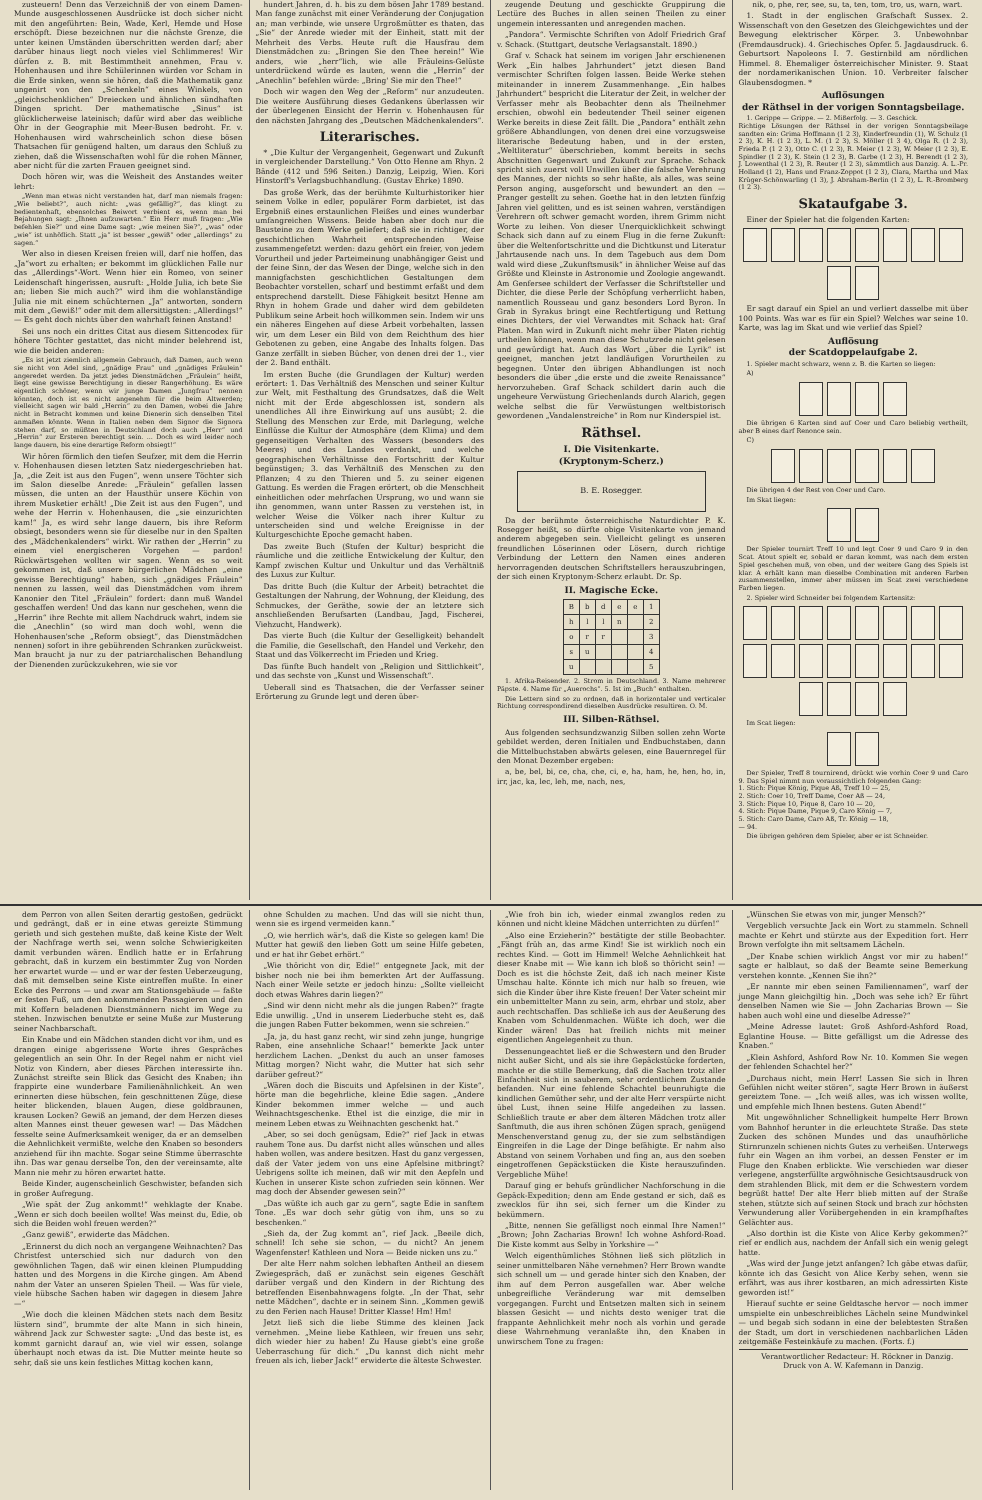zusteuern! Denn das Verzeichniß der von einem Damen-Munde ausgeschlossenen Ausdrücke ist doch sicher nicht mit den angeführten: Bein, Wade, Kerl, Hemde und Hose erschöpft. Diese bezeichnen nur die nächste Grenze, die unter keinen Umständen überschritten werden darf; aber darüber hinaus liegt noch vieles viel Schlimmeres! Wir dürfen z. B. mit Bestimmtheit annehmen, Frau v. Hohenhausen und ihre Schülerinnen würden vor Scham in die Erde sinken, wenn sie hören, daß die Mathematik ganz ungenirt von den „Schenkeln“ eines Winkels, von „gleichschenklichen“ Dreiecken und ähnlichen sündhaften Dingen spricht. Der mathematische „Sinus“ ist glücklicherweise lateinisch; dafür wird aber das weibliche Ohr in der Geographie mit Meer-Busen bedroht. Fr. v. Hohenhausen wird wahrscheinlich schon diese bösen Thatsachen für genügend halten, um daraus den Schluß zu ziehen, daß die Wissenschaften wohl für die rohen Männer, aber nicht für die zarten Frauen geeignet sind.
Doch hören wir, was die Weisheit des Anstandes weiter lehrt:
„Wenn man etwas nicht verstanden hat, darf man niemals fragen: „Wie beliebt?“, auch nicht: „was gefällig?“, das klingt zu bedientenhaft, ebensolches Beiwort verbient es, wenn man bei Bejahungen sagt: „Ihnen aufzuwarten.“ Ein Herr muß fragen: „Wie befehlen Sie?“ und eine Dame sagt: „wie meinen Sie?“, „was“ oder „wie“ ist unhöflich. Statt „ja“ ist besser „gewiß“ oder „allerdings“ zu sagen.“
Wer also in diesen Kreisen freien will, darf nie hoffen, das „Ja“wort zu erhalten; er bekommt im glücklichen Falle nur das „Allerdings“-Wort. Wenn hier ein Romeo, von seiner Leidenschaft hingerissen, ausruft: „Holde Julia, ich bete Sie an; lieben Sie mich auch?“ wird ihm die wohlanständige Julia nie mit einem schüchternen „Ja“ antworten, sondern mit dem „Gewiß!“ oder mit dem allersittigsten: „Allerdings!“ — Es geht doch nichts über den wahrhaft feinen Anstand!
Sei uns noch ein drittes Citat aus diesem Sittencodex für höhere Töchter gestattet, das nicht minder belehrend ist, wie die beiden anderen:
„Es ist jetzt ziemlich allgemein Gebrauch, daß Damen, auch wenn sie nicht von Adel sind, „gnädige Frau“ und „gnädiges Fräulein“ angeredet werden. Da jetzt jedes Dienstmädchen „Fräulein“ heißt, liegt eine gewisse Berechtigung in dieser Rangerhöhung. Es wäre eigentlich schöner, wenn wir junge Damen „Jungfrau“ nennen könnten, doch ist es nicht angenehm für die beim Altwerden; vielleicht sagen wir bald „Herrin“ zu den Damen, wobei die Jahre nicht in Betracht kommen und keine Dienerin sich denselben Titel anmaßen könnte. Wenn in Italien neben dem Signor die Signora stehen darf, so müßten in Deutschland doch auch „Herr“ und „Herrin“ zur Ersteren berechtigt sein. ... Doch es wird leider noch lange dauern, bis eine derartige Reform obsiegt!“
Wir hören förmlich den tiefen Seufzer, mit dem die Herrin v. Hohenhausen diesen letzten Satz niedergeschrieben hat. Ja, „die Zeit ist aus den Fugen“, wenn unsere Töchter sich im Salon dieselbe Anrede: „Fräulein“ gefallen lassen müssen, die unten an der Hausthür unsere Köchin von ihrem Musketier erhält! „Die Zeit ist aus den Fugen“, und wehe der Herrin v. Hohenhausen, die „sie einzurichten kam!“ Ja, es wird sehr lange dauern, bis ihre Reform obsiegt, besonders wenn sie für dieselbe nur in den Spalten des „Mädchenkalenders“ wirkt. Wir rathen der „Herrin“ zu einem viel energischeren Vorgehen — pardon! Rückwärtsgehen wollten wir sagen. Wenn es so weit gekommen ist, daß unsere bürgerlichen Mädchen „eine gewisse Berechtigung“ haben, sich „gnädiges Fräulein“ nennen zu lassen, weil das Dienstmädchen vom ihrem Kanonier den Titel „Fräulein“ fordert: dann muß Wandel geschaffen werden! Und das kann nur geschehen, wenn die „Herrin“ ihre Rechte mit allem Nachdruck wahrt, indem sie die „Anechlin“ (so wird man doch wohl, wenn die Hohenhausen'sche „Reform obsiegt“, das Dienstmädchen nennen) sofort in ihre gebührenden Schranken zurückweist. Man braucht ja nur zu der patriarchalischen Behandlung der Dienenden zurückzukehren, wie sie vor
hundert Jahren, d. h. bis zu dem bösen Jahr 1789 bestand. Man fange zunächst mit einer Veränderung der Conjugation an; man verbinde, wie unsere Urgroßmütter es thaten, das „Sie“ der Anrede wieder mit der Einheit, statt mit der Mehrheit des Verbs. Heute ruft die Hausfrau dem Dienstmädchen zu: „Bringen Sie den Thee herein!“ Wie anders, wie „herr“lich, wie alle Fräuleins-Gelüste unterdrückend würde es lauten, wenn die „Herrin“ der „Anechlin“ befehlen würde: „Bring' Sie mir den Thee!“
Doch wir wagen den Weg der „Reform“ nur anzudeuten. Die weitere Ausführung dieses Gedankens überlassen wir der überlegenen Einsicht der Herrin v. Hohenhausen für den nächsten Jahrgang des „Deutschen Mädchenkalenders“.
Literarisches.
* „Die Kultur der Vergangenheit, Gegenwart und Zukunft in vergleichender Darstellung.“ Von Otto Henne am Rhyn. 2 Bände (412 und 596 Seiten.) Danzig, Leipzig, Wien. Kori Hinstorff's Verlagsbuchhandlung. (Gustav Ehrke) 1890.
Das große Werk, das der berühmte Kulturhistoriker hier seinem Volke in edler, populärer Form darbietet, ist das Ergebniß eines erstaunlichen Fleißes und eines wunderbar umfangreichen Wissens. Beide haben aber doch nur die Bausteine zu dem Werke geliefert; daß sie in richtiger, der geschichtlichen Wahrheit entsprechenden Weise zusammengefetzt werden: dazu gehört ein freier, von jedem Vorurtheil und jeder Parteimeinung unabhängiger Geist und der feine Sinn, der das Wesen der Dinge, welche sich in den mannigfachsten geschichtlichen Gestaltungen dem Beobachter vorstellen, scharf und bestimmt erfaßt und dem entsprechend darstellt. Diese Fähigkeit besitzt Henne am Rhyn in hohem Grade und daher wird dem gebildeten Publikum seine Arbeit hoch willkommen sein. Indem wir uns ein näheres Eingehen auf diese Arbeit vorbehalten, lassen wir, um dem Leser ein Bild von dem Reichthum des hier Gebotenen zu geben, eine Angabe des Inhalts folgen. Das Ganze zerfällt in sieben Bücher, von denen drei der 1., vier der 2. Band enthält.
Im ersten Buche (die Grundlagen der Kultur) werden erörtert: 1. Das Verhältniß des Menschen und seiner Kultur zur Welt, mit Festhaltung des Grundsatzes, daß die Welt nicht mit der Erde abgeschlossen ist, sondern als unendliches All ihre Einwirkung auf uns ausübt; 2. die Stellung des Menschen zur Erde, mit Darlegung, welche Einflüsse die Kultur der Atmosphäre (dem Klima) und dem gegenseitigen Verhalten des Wassers (besonders des Meeres) und des Landes verdankt, und welche geographischen Verhältnisse den Fortschritt der Kultur begünstigen; 3. das Verhältniß des Menschen zu den Pflanzen; 4 zu den Thieren und 5. zu seiner eigenen Gattung. Es werden die Fragen erörtert, ob die Menschheit einheitlichen oder mehrfachen Ursprung, wo und wann sie ihn genommen, wann unter Rassen zu verstehen ist, in welcher Weise die Völker nach ihrer Kultur zu unterscheiden sind und welche Ereignisse in der Kulturgeschichte Epoche gemacht haben.
Das zweite Buch (Stufen der Kultur) bespricht die räumliche und die zeitliche Entwickelung der Kultur, den Kampf zwischen Kultur und Unkultur und das Verhältniß des Luxus zur Kultur.
Das dritte Buch (die Kultur der Arbeit) betrachtet die Gestaltungen der Nahrung, der Wohnung, der Kleidung, des Schmuckes, der Geräthe, sowie der an letztere sich anschließenden Berufsarten (Landbau, Jagd, Fischerei, Viehzucht, Handwerk).
Das vierte Buch (die Kultur der Geselligkeit) behandelt die Familie, die Gesellschaft, den Handel und Verkehr, den Staat und das Völkerrecht im Frieden und Krieg.
Das fünfte Buch handelt von „Religion und Sittlichkeit“, und das sechste von „Kunst und Wissenschaft“.
Ueberall sind es Thatsachen, die der Verfasser seiner Erörterung zu Grunde legt und deren über-
zeugende Deutung und geschickte Gruppirung die Lectüre des Buches in allen seinen Theilen zu einer ungemein interessanten und anregenden machen.
„Pandora“. Vermischte Schriften von Adolf Friedrich Graf v. Schack. (Stuttgart, deutsche Verlagsanstalt. 1890.)
Graf v. Schack hat seinem im vorigen Jahr erschienenen Werk „Ein halbes Jahrhundert“ jetzt diesen Band vermischter Schriften folgen lassen. Beide Werke stehen miteinander in innerem Zusammenhange. „Ein halbes Jahrhundert“ bespricht die Literatur der Zeit, in welcher der Verfasser mehr als Beobachter denn als Theilnehmer erschien, obwohl ein bedeutender Theil seiner eigenen Werke bereits in diese Zeit fällt. Die „Pandora“ enthält zehn größere Abhandlungen, von denen drei eine vorzugsweise literarische Bedeutung haben, und in der ersten, „Weltliteratur“ überschrieben, kommt bereits in sechs Abschnitten Gegenwart und Zukunft zur Sprache. Schack spricht sich zuerst voll Unwillen über die falsche Verehrung des Mannes, der nichts so sehr haßte, als alles, was seine Person anging, ausgeforscht und bewundert an den — Pranger gestellt zu sehen. Goethe hat in den letzten fünfzig Jahren viel gelitten, und es ist seinen wahren, verständigen Verehrern oft schwer gemacht worden, ihrem Grimm nicht Worte zu leihen. Von dieser Unerquicklichkeit schwingt Schack sich dann auf zu einem Flug in die ferne Zukunft: über die Weltenfortschritte und die Dichtkunst und Literatur Jahrtausende nach uns. In dem Tagebuch aus dem Dom wald wird diese „Zukunftsmusik“ in ähnlicher Weise auf das Größte und Kleinste in Astronomie und Zoologie angewandt. Am Genfersee schildert der Verfasser die Schriftsteller und Dichter, die diese Perle der Schöpfung verherrlicht haben, namentlich Rousseau und ganz besonders Lord Byron. In Grab in Syrakus bringt eine Rechtfertigung und Rettung eines Dichters, der viel Verwandtes mit Schack hat: Graf Platen. Man wird in Zukunft nicht mehr über Platen richtig urtheilen können, wenn man diese Schutzrede nicht gelesen und gewürdigt hat. Auch das Wort „über die Lyrik“ ist geeignet, manchen jetzt landläufigen Vorurtheilen zu begegnen. Unter den übrigen Abhandlungen ist noch besonders die über „die erste und die zweite Renaissance“ hervorzuheben. Graf Schack schildert darin auch die ungeheure Verwüstung Griechenlands durch Alarich, gegen welche selbst die für Verwüstungen weltbistorisch gewordenen „Vandalenstreiche“ in Rom nur Kinderspiel ist.
Räthsel.
I. Die Visitenkarte.
(Kryptonym-Scherz.)
B. E. Rosegger.
Da der berühmte österreichische Naturdichter P. K. Rosegger heißt, so dürfte obige Visitenkarte von jemand anderem abgegeben sein. Vielleicht gelingt es unseren freundlichen Löserinnen oder Lösern, durch richtige Verbindung der Lettern den Namen eines anderen hervorragenden deutschen Schriftstellers herauszubringen, der sich einen Kryptonym-Scherz erlaubt. Dr. Sp.
II. Magische Ecke.
| B | b | d | e | e | 1 |
| h | l | l | n | | 2 |
| o | r | r | | | 3 |
| s | u | | | | 4 |
| u | | | | | 5 |
1. Afrika-Reisender. 2. Strom in Deutschland. 3. Name mehrerer Päpste. 4. Name für „Auerochs“. 5. Ist im „Buch“ enthalten.
Die Lettern sind so zu ordnen, daß in horizontaler und verticaler Richtung correspondirend dieselben Ausdrücke resultiren. O. M.
III. Silben-Räthsel.
Aus folgenden sechsundzwanzig Silben sollen zehn Worte gebildet werden, deren Initialen und Endbuchstaben, dann die Mittelbuchstaben abwärts gelesen, eine Bauernregel für den Monat Dezember ergeben:
a, be, bel, bi, ce, cha, che, ci, e, ha, ham, he, hen, ho, in, irr, jac, ka, lec, leh, me, nach, nes,
nik, o, phe, rer, see, su, ta, ten, tom, tro, us, warn, wart.
1. Stadt in der englischen Grafschaft Sussex. 2. Wissenschaft von den Gesetzen des Gleichgewichtes und der Bewegung elektrischer Körper. 3. Unbewohnbar (Fremdausdruck). 4. Griechisches Opfer. 5. Jagdausdruck. 6. Geburtsort Napoleons I. 7. Gestirnbild am nördlichen Himmel. 8. Ehemaliger österreichischer Minister. 9. Staat der nordamerikanischen Union. 10. Verbreiter falscher Glaubensdogmen. *
Auflösungen
der Räthsel in der vorigen Sonntagsbeilage.
1. Gerippe — Grippe. — 2. Mißerfolg. — 3. Geschick.
Richtige Lösungen der Räthsel in der vorigen Sonntagsbeilage sandten ein: Grima Hoffmann (1 2 3), Kinderfreundin (1), W. Schulz (1 2 3), K. H. (1 2 3), L. M. (1 2 3), S. Möller (1 3 4), Olga R. (1 2 3), Frieda P. (1 2 3), Otto C. (1 2 3), R. Meier (1 2 3), W. Meier (1 2 3), E. Spindler (1 2 3), K. Stein (1 2 3), B. Garbe (1 2 3), H. Berendt (1 2 3), J. Lowenthal (1 2 3), R. Reuter (1 2 3), sämmtlich aus Danzig. A. L.-Pr. Holland (1 2), Hans und Franz-Zoppot (1 2 3), Clara, Martha und Max Krüger-Schönwarling (1 3), J. Abraham-Berlin (1 2 3), L. R.-Bromberg (1 2 3).
Skataufgabe 3.
Einer der Spieler hat die folgenden Karten:
Er sagt darauf ein Spiel an und verliert dasselbe mit über 100 Points. Was war es für ein Spiel? Welches war seine 10. Karte, was lag im Skat und wie verlief das Spiel?
Auflösung
der Scatdoppelaufgabe 2.
1. Spieler macht schwarz, wenn z. B. die Karten so liegen:
A)
Die übrigen 6 Karten sind auf Coer und Caro beliebig vertheilt, aber B eines darf Renonce sein.
C)
Die übrigen 4 der Rest von Coer und Caro.
Im Skat liegen:
Der Spieler tournirt Treff 10 und legt Coer 9 und Caro 9 in den Scat. Atout spielt er, sobald er daran kommt, was nach dem ersten Spiel geschehen muß, von oben, und der weitere Gang des Spiels ist klar. A erhält kann man dieselbe Combination mit anderen Farben zusammenstellen, immer aber müssen im Scat zwei verschiedene Farben liegen.
2. Spieler wird Schneider bei folgendem Kartensitz:
Im Scat liegen:
Der Spieler, Treff 8 tournirend, drückt wie vorhin Coer 9 und Caro 9. Das Spiel nimmt nun voraussichtlich folgenden Gang:
1. Stich: Pique König, Pique Aß, Treff 10 — 25,
2. Stich: Coer 10, Treff Dame, Coer Aß — 24,
3. Stich: Pique 10, Pique 8, Caro 10 — 20,
4. Stich: Pique Dame, Pique 9, Caro König — 7,
5. Stich: Caro Dame, Caro Aß, Tr. König — 18,
— 94.
Die übrigen gehören dem Spieler, aber er ist Schneider.
dem Perron von allen Seiten derartig gestoßen, gedrückt und gedrängt, daß er in eine etwas gereizte Stimmung gerieth und sich gestehen mußte, daß keine Kiste der Welt der Nachfrage werth sei, wenn solche Schwierigkeiten damit verbunden wären. Endlich hatte er in Erfahrung gebracht, daß in kurzem ein bestimmter Zug von Norden her erwartet wurde — und er war der festen Ueberzeugung, daß mit demselben seine Kiste eintreffen mußte. In einer Ecke des Perrons — und zwar am Stationsgebäude — faßte er festen Fuß, um den ankommenden Passagieren und den mit Koffern beladenen Dienstmännern nicht im Wege zu stehen. Inzwischen benutzte er seine Muße zur Musterung seiner Nachbarschaft.
Ein Knabe und ein Mädchen standen dicht vor ihm, und es drangen einige abgerissene Worte ihres Gespräches gelegentlich an sein Ohr. In der Regel nahm er nicht viel Notiz von Kindern, aber dieses Pärchen interessirte ihn. Zunächst streifte sein Blick das Gesicht des Knaben; ihn frappirte eine wunderbare Familienähnlichkeit. An wen erinnerten diese hübschen, fein geschnittenen Züge, diese heiter blickenden, blauen Augen, diese goldbraunen, krausen Locken? Gewiß an jemand, der dem Herzen dieses alten Mannes einst theuer gewesen war! — Das Mädchen fesselte seine Aufmerksamkeit weniger, da er an demselben die Aehnlichkeit vermißte, welche den Knaben so besonders anziehend für ihn machte. Sogar seine Stimme überraschte ihn. Das war genau derselbe Ton, den der vereinsamte, alte Mann nie mehr zu hören erwartet hatte.
Beide Kinder, augenscheinlich Geschwister, befanden sich in großer Aufregung.
„Wie spät der Zug ankommt!“ wehklagte der Knabe. „Wenn er sich doch beeilen wollte! Was meinst du, Edie, ob sich die Beiden wohl freuen werden?“
„Ganz gewiß“, erwiderte das Mädchen.
„Erinnerst du dich noch an vergangene Weihnachten? Das Christfest unterschied sich nur dadurch von den gewöhnlichen Tagen, daß wir einen kleinen Plumpudding hatten und des Morgens in die Kirche gingen. Am Abend nahm der Vater an unseren Spielen Theil. — Was für viele, viele hübsche Sachen haben wir dagegen in diesem Jahre —“
„Wie doch die kleinen Mädchen stets nach dem Besitz lüstern sind“, brummte der alte Mann in sich hinein, während Jack zur Schwester sagte: „Und das beste ist, es kommt garnicht darauf an, wie viel wir essen, solange überhaupt noch etwas da ist. Die Mutter meinte heute so sehr, daß sie uns kein festliches Mittag kochen kann,
ohne Schulden zu machen. Und das will sie nicht thun, wenn sie es irgend vermeiden kann.“
„O, wie herrlich wär's, daß die Kiste so gelegen kam! Die Mutter hat gewiß den lieben Gott um seine Hilfe gebeten, und er hat ihr Gebet erhört.“
„Wie thöricht von dir, Edie!“ entgegnete Jack, mit der bisher noch nie bei ihm bemerkten Art der Auffassung. Nach einer Weile setzte er jedoch hinzu: „Sollte vielleicht doch etwas Wahres darin liegen?“
„Sind wir denn nicht mehr als die jungen Raben?“ fragte Edie unwillig. „Und in unserem Liederbuche steht es, daß die jungen Raben Futter bekommen, wenn sie schreien.“
„Ja, ja, du hast ganz recht, wir sind zehn junge, hungrige Raben, eine ansehnliche Schaar!“ bemerkte Jack unter herzlichem Lachen. „Denkst du auch an unser famoses Mittag morgen? Nicht wahr, die Mutter hat sich sehr darüber gefreut?“
„Wären doch die Biscuits und Apfelsinen in der Kiste“, hörte man die begehrliche, kleine Edie sagen. „Andere Kinder bekommen immer welche — und auch Weihnachtsgeschenke. Ethel ist die einzige, die mir in meinem Leben etwas zu Weihnachten geschenkt hat.“
„Aber, so sei doch genügsam, Edie?“ rief Jack in etwas rauhem Tone aus. Du darfst nicht alles wünschen und alles haben wollen, was andere besitzen. Hast du ganz vergessen, daß der Vater jedem von uns eine Apfelsine mitbringt? Uebrigens sollte ich meinen, daß wir mit den Aepfeln und Kuchen in unserer Kiste schon zufrieden sein können. Wer mag doch der Absender gewesen sein?“
„Das wüßte ich auch gar zu gern“, sagte Edie in sanftem Tone. „Es war doch sehr gütig von ihm, uns so zu beschenken.“
„Sieh da, der Zug kommt an“, rief Jack. „Beeile dich, schnell! Ich sehe sie schon, — du nicht? An jenem Wagenfenster! Kathleen und Nora — Beide nicken uns zu.“
Der alte Herr nahm solchen lebhaften Antheil an diesem Zwiegespräch, daß er zunächst sein eigenes Geschäft darüber vergaß und den Kindern in der Richtung des betreffenden Eisenbahnwagens folgte. „In der That, sehr nette Mädchen“, dachte er in seinem Sinn. „Kommen gewiß zu den Ferien nach Hause! Dritter Klasse! Hm! Hm!
Jetzt ließ sich die liebe Stimme des kleinen Jack vernehmen. „Meine liebe Kathleen, wir freuen uns sehr, dich wieder hier zu haben! Zu Hause giebt's eine große Ueberraschung für dich.“ „Du kannst dich nicht mehr freuen als ich, lieber Jack!“ erwiderte die älteste Schwester.
„Wie froh bin ich, wieder einmal zwanglos reden zu können und nicht kleine Mädchen unterrichten zu dürfen!“
„Also eine Erzieherin?“ bestätigte der stille Beobachter. „Fängt früh an, das arme Kind! Sie ist wirklich noch ein rechtes Kind. — Gott im Himmel! Welche Aehnlichkeit hat dieser Knabe mit — Wie kann ich bloß so thöricht sein! — Doch es ist die höchste Zeit, daß ich nach meiner Kiste Umschau halte. Könnte ich mich nur halb so freuen, wie sich die Kinder über ihre Kiste freuen! Der Vater scheint mir ein unbemittelter Mann zu sein, arm, ehrbar und stolz, aber auch rechtschaffen. Das schließe ich aus der Aeußerung des Knaben vom Schuldenmachen. Wüßte ich doch, wer die Kinder wären! Das hat freilich nichts mit meiner eigentlichen Angelegenheit zu thun.
Dessenungeachtet ließ er die Schwestern und den Bruder nicht außer Sicht, und als sie ihre Gepäckstücke forderten, machte er die stille Bemerkung, daß die Sachen trotz aller Einfachheit sich in sauberem, sehr ordentlichem Zustande befanden. Nur eine fehlende Schachtel beunruhigte die kindlichen Gemüther sehr, und der alte Herr verspürte nicht übel Lust, ihnen seine Hilfe angedeihen zu lassen. Schließlich traute er aber dem älteren Mädchen trotz aller Sanftmuth, die aus ihren schönen Zügen sprach, genügend Menschenverstand genug zu, der sie zum selbständigen Eingreifen in die Lage der Dinge befähigte. Er nahm also Abstand von seinem Vorhaben und fing an, aus den soeben eingetroffenen Gepäckstücken die Kiste herauszufinden. Vergebliche Mühe!
Darauf ging er behufs gründlicher Nachforschung in die Gepäck-Expedition; denn am Ende gestand er sich, daß es zwecklos für ihn sei, sich ferner um die Kinder zu bekümmern.
„Bitte, nennen Sie gefälligst noch einmal Ihre Namen!“ „Brown; John Zacharias Brown! Ich wohne Ashford-Road. Die Kiste kommt aus Selby in Yorkshire —“
Welch eigenthümliches Stöhnen ließ sich plötzlich in seiner unmittelbaren Nähe vernehmen? Herr Brown wandte sich schnell um — und gerade hinter sich den Knaben, der ihm auf dem Perron ausgefallen war. Aber welche unbegreifliche Veränderung war mit demselben vorgegangen. Furcht und Entsetzen malten sich in seinem blassen Gesicht — und nichts desto weniger trat die frappante Aehnlichkeit mehr noch als vorhin und gerade diese Wahrnehmung veranlaßte ihn, den Knaben in unwirschem Tone zu fragen:
„Wünschen Sie etwas von mir, junger Mensch?“
Vergeblich versuchte Jack ein Wort zu stammeln. Schnell machte er Kehrt und stürzte aus der Expedition fort. Herr Brown verfolgte ihn mit seltsamem Lächeln.
„Der Knabe schien wirklich Angst vor mir zu haben!“ sagte er halblaut, so daß der Beamte seine Bemerkung verstehen konnte. „Kennen Sie ihn?“
„Er nannte mir eben seinen Familiennamen“, warf der junge Mann gleichgiltig hin. „Doch was sehe ich? Er führt denselben Namen wie Sie — John Zacharias Brown — Sie haben auch wohl eine und dieselbe Adresse?“
„Meine Adresse lautet: Groß Ashford-Ashford Road, Eglantine House. — Bitte gefälligst um die Adresse des Knaben.“
„Klein Ashford, Ashford Row Nr. 10. Kommen Sie wegen der fehlenden Schachtel her?“
„Durchaus nicht, mein Herr! Lassen Sie sich in Ihren Gefühlen nicht weiter stören“, sagte Herr Brown in äußerst gereiztem Tone. — „Ich weiß alles, was ich wissen wollte, und empfehle mich Ihnen bestens. Guten Abend!“
Mit ungewöhnlicher Schnelligkeit humpelte Herr Brown vom Bahnhof herunter in die erleuchtete Straße. Das stete Zucken des schönen Mundes und das unaufhörliche Stirnrunzeln schienen nichts Gutes zu verheißen. Unterwegs fuhr ein Wagen an ihm vorbei, an dessen Fenster er im Fluge den Knaben erblickte. Wie verschieden war dieser verlegene, angsterfüllte argwöhnische Gesichtsausdruck von dem strahlenden Blick, mit dem er die Schwestern vordem begrüßt hatte! Der alte Herr blieb mitten auf der Straße stehen, stützte sich auf seinen Stock und brach zur höchsten Verwunderung aller Vorübergehenden in ein krampfhaftes Gelächter aus.
„Also dorthin ist die Kiste von Alice Kerby gekommen?“ rief er endlich aus, nachdem der Anfall sich ein wenig gelegt hatte.
„Was wird der Junge jetzt anfangen? Ich gäbe etwas dafür, könnte ich das Gesicht von Alice Kerby sehen, wenn sie erfährt, was aus ihrer kostbaren, an mich adressirten Kiste geworden ist!“
Hierauf suchte er seine Geldtasche hervor — noch immer umspielte ein unbeschreibliches Lächeln seine Mundwinkel — und begab sich sodann in eine der belebtesten Straßen der Stadt, um dort in verschiedenen nachbarlichen Läden zeitgemäße Festeinkäufe zu machen. (Forts. f.)
Verantwortlicher Redacteur: H. Röckner in Danzig.
Druck von A. W. Kafemann in Danzig.